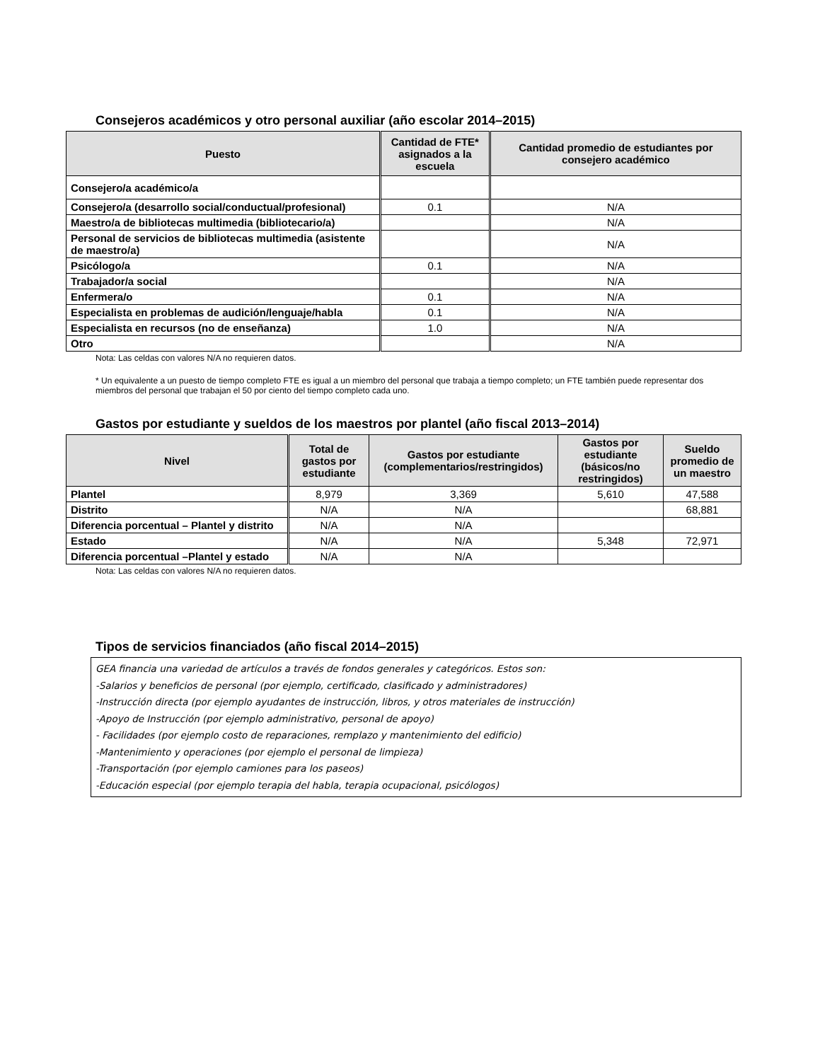Consejeros académicos y otro personal auxiliar (año escolar 2014–2015)
| Puesto | Cantidad de FTE* asignados a la escuela | Cantidad promedio de estudiantes por consejero académico |
| --- | --- | --- |
| Consejero/a académico/a | | |
| Consejero/a (desarrollo social/conductual/profesional) | 0.1 | N/A |
| Maestro/a de bibliotecas multimedia (bibliotecario/a) | | N/A |
| Personal de servicios de bibliotecas multimedia (asistente de maestro/a) | | N/A |
| Psicólogo/a | 0.1 | N/A |
| Trabajador/a social | | N/A |
| Enfermera/o | 0.1 | N/A |
| Especialista en problemas de audición/lenguaje/habla | 0.1 | N/A |
| Especialista en recursos (no de enseñanza) | 1.0 | N/A |
| Otro | | N/A |
Nota: Las celdas con valores N/A no requieren datos.
* Un equivalente a un puesto de tiempo completo FTE es igual a un miembro del personal que trabaja a tiempo completo; un FTE también puede representar dos miembros del personal que trabajan el 50 por ciento del tiempo completo cada uno.
Gastos por estudiante y sueldos de los maestros por plantel (año fiscal 2013–2014)
| Nivel | Total de gastos por estudiante | Gastos por estudiante (complementarios/restringidos) | Gastos por estudiante (básicos/no restringidos) | Sueldo promedio de un maestro |
| --- | --- | --- | --- | --- |
| Plantel | 8,979 | 3,369 | 5,610 | 47,588 |
| Distrito | N/A | N/A | | 68,881 |
| Diferencia porcentual – Plantel y distrito | N/A | N/A | | |
| Estado | N/A | N/A | 5,348 | 72,971 |
| Diferencia porcentual –Plantel y estado | N/A | N/A | | |
Nota: Las celdas con valores N/A no requieren datos.
Tipos de servicios financiados (año fiscal 2014–2015)
GEA financia una variedad de artículos a través de fondos generales y categóricos. Estos son:
-Salarios y beneficios de personal (por ejemplo, certificado, clasificado y administradores)
-Instrucción directa (por ejemplo ayudantes de instrucción, libros, y otros materiales de instrucción)
-Apoyo de Instrucción (por ejemplo administrativo, personal de apoyo)
- Facilidades (por ejemplo costo de reparaciones, remplazo y mantenimiento del edificio)
-Mantenimiento y operaciones (por ejemplo el personal de limpieza)
-Transportación (por ejemplo camiones para los paseos)
-Educación especial (por ejemplo terapia del habla, terapia ocupacional, psicólogos)